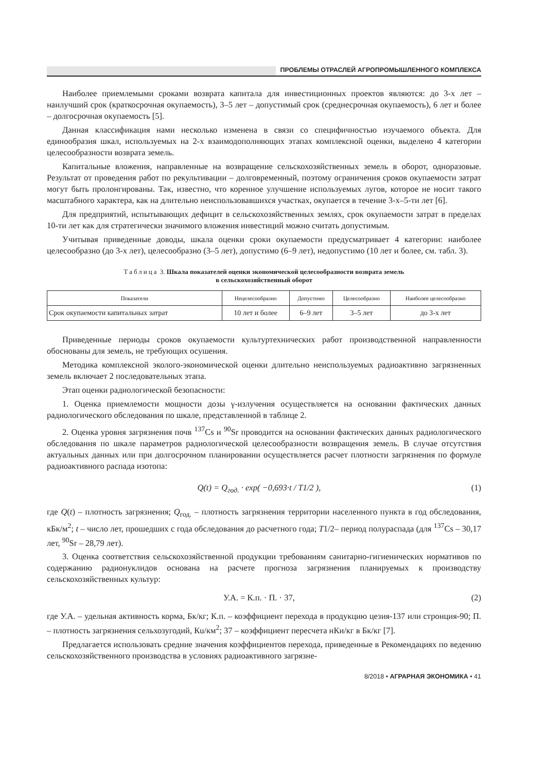ПРОБЛЕМЫ ОТРАСЛЕЙ АГРОПРОМЫШЛЕННОГО КОМПЛЕКСА
Наиболее приемлемыми сроками возврата капитала для инвестиционных проектов являются: до 3-х лет – наилучший срок (краткосрочная окупаемость), 3–5 лет – допустимый срок (среднесрочная окупаемость), 6 лет и более – долгосрочная окупаемость [5].
Данная классификация нами несколько изменена в связи со специфичностью изучаемого объекта. Для единообразия шкал, используемых на 2-х взаимодополняющих этапах комплексной оценки, выделено 4 категории целесообразности возврата земель.
Капитальные вложения, направленные на возвращение сельскохозяйственных земель в оборот, одноразовые. Результат от проведения работ по рекультивации – долговременный, поэтому ограничения сроков окупаемости затрат могут быть пролонгированы. Так, известно, что коренное улучшение используемых лугов, которое не носит такого масштабного характера, как на длительно неиспользовавшихся участках, окупается в течение 3-х–5-ти лет [6].
Для предприятий, испытывающих дефицит в сельскохозяйственных землях, срок окупаемости затрат в пределах 10-ти лет как для стратегически значимого вложения инвестиций можно считать допустимым.
Учитывая приведенные доводы, шкала оценки сроки окупаемости предусматривает 4 категории: наиболее целесообразно (до 3-х лет), целесообразно (3–5 лет), допустимо (6–9 лет), недопустимо (10 лет и более, см. табл. 3).
Таблица 3. Шкала показателей оценки экономической целесообразности возврата земель
в сельскохозяйственный оборот
| Показатели | Нецелесообразно | Допустимо | Целесообразно | Наиболее целесообразно |
| --- | --- | --- | --- | --- |
| Срок окупаемости капитальных затрат | 10 лет и более | 6–9 лет | 3–5 лет | до 3-х лет |
Приведенные периоды сроков окупаемости культуртехнических работ производственной направленности обоснованы для земель, не требующих осушения.
Методика комплексной эколого-экономической оценки длительно неиспользуемых радиоактивно загрязненных земель включает 2 последовательных этапа.
Этап оценки радиологической безопасности:
1. Оценка приемлемости мощности дозы γ-излучения осуществляется на основании фактических данных радиологического обследования по шкале, представленной в таблице 2.
2. Оценка уровня загрязнения почв <sup>137</sup>Cs и <sup>90</sup>Sr проводится на основании фактических данных радиологического обследования по шкале параметров радиологической целесообразности возвращения земель. В случае отсутствия актуальных данных или при долгосрочном планировании осуществляется расчет плотности загрязнения по формуле радиоактивного распада изотопа:
Q(t) = Q<sub>год.</sub> · exp( −0,693·t / T1/2 ), (1)
где Q(t) – плотность загрязнения; Q<sub>год.</sub> – плотность загрязнения территории населенного пункта в год обследования, кБк/м<sup>2</sup>; t – число лет, прошедших с года обследования до расчетного года; T1/2– период полураспада (для <sup>137</sup>Cs – 30,17 лет, <sup>90</sup>Sr – 28,79 лет).
3. Оценка соответствия сельскохозяйственной продукции требованиям санитарно-гигиенических нормативов по содержанию радионуклидов основана на расчете прогноза загрязнения планируемых к производству сельскохозяйственных культур:
У.А. = К.п. · П. · 37, (2)
где У.А. – удельная активность корма, Бк/кг; К.п. – коэффициент перехода в продукцию цезия-137 или стронция-90; П. – плотность загрязнения сельхозугодий, Кu/км<sup>2</sup>; 37 – коэффициент пересчета нКи/кг в Бк/кг [7].
Предлагается использовать средние значения коэффициентов перехода, приведенные в Рекомендациях по ведению сельскохозяйственного производства в условиях радиоактивного загрязне-
8/2018 • АГРАРНАЯ ЭКОНОМИКА • 41